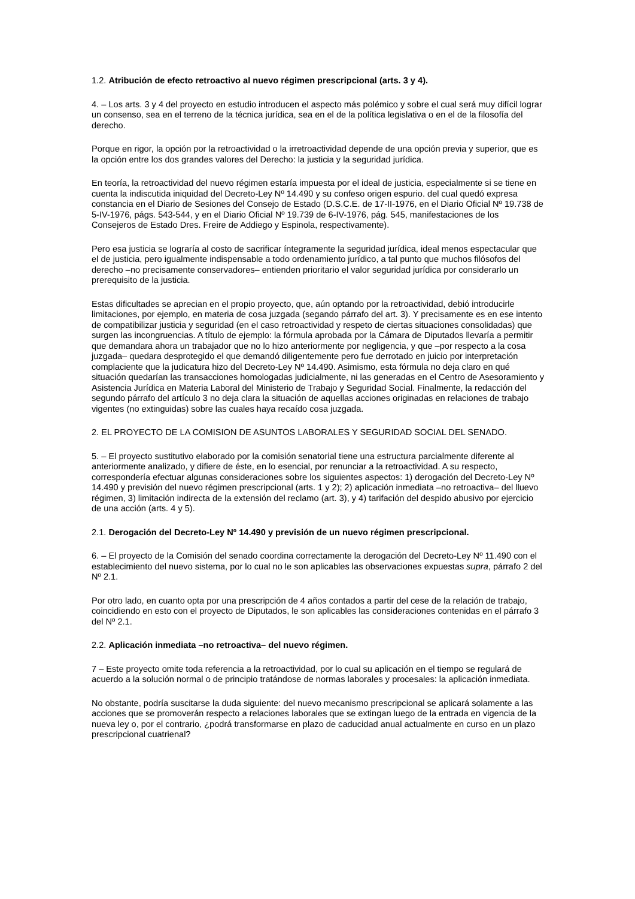1.2. Atribución de efecto retroactivo al nuevo régimen prescripcional (arts. 3 y 4).
4. – Los arts. 3 y 4 del proyecto en estudio introducen el aspecto más polémico y sobre el cual será muy difícil lograr un consenso, sea en el terreno de la técnica jurídica, sea en el de la política legislativa o en el de la filosofía del derecho.
Porque en rigor, la opción por la retroactividad o la irretroactividad depende de una opción previa y superior, que es la opción entre los dos grandes valores del Derecho: la justicia y la seguridad jurídica.
En teoría, la retroactividad del nuevo régimen estaría impuesta por el ideal de justicia, especialmente si se tiene en cuenta la indiscutida iniquidad del Decreto-Ley Nº 14.490 y su confeso origen espurio. del cual quedó expresa constancia en el Diario de Sesiones del Consejo de Estado (D.S.C.E. de 17-II-1976, en el Diario Oficial Nº 19.738 de 5-IV-1976, págs. 543-544, y en el Diario Oficial Nº 19.739 de 6-IV-1976, pág. 545, manifestaciones de los Consejeros de Estado Dres. Freire de Addiego y Espinola, respectivamente).
Pero esa justicia se lograría al costo de sacrificar íntegramente la seguridad jurídica, ideal menos espectacular que el de justicia, pero igualmente indispensable a todo ordenamiento jurídico, a tal punto que muchos filósofos del derecho –no precisamente conservadores– entienden prioritario el valor seguridad jurídica por considerarlo un prerequisito de la justicia.
Estas dificultades se aprecian en el propio proyecto, que, aún optando por la retroactividad, debió introducirle limitaciones, por ejemplo, en materia de cosa juzgada (segando párrafo del art. 3). Y precisamente es en ese intento de compatibilizar justicia y seguridad (en el caso retroactividad y respeto de ciertas situaciones consolidadas) que surgen las incongruencias. A título de ejemplo: la fórmula aprobada por la Cámara de Diputados llevaría a permitir que demandara ahora un trabajador que no lo hizo anteriormente por negligencia, y que –por respecto a la cosa juzgada– quedara desprotegido el que demandó diligentemente pero fue derrotado en juicio por interpretación complaciente que la judicatura hizo del Decreto-Ley Nº 14.490. Asimismo, esta fórmula no deja claro en qué situación quedarían las transacciones homologadas judicialmente, ni las generadas en el Centro de Asesoramiento y Asistencia Jurídica en Materia Laboral del Ministerio de Trabajo y Seguridad Social. Finalmente, la redacción del segundo párrafo del artículo 3 no deja clara la situación de aquellas acciones originadas en relaciones de trabajo vigentes (no extinguidas) sobre las cuales haya recaído cosa juzgada.
2. EL PROYECTO DE LA COMISION DE ASUNTOS LABORALES Y SEGURIDAD SOCIAL DEL SENADO.
5. – El proyecto sustitutivo elaborado por la comisión senatorial tiene una estructura parcialmente diferente al anteriormente analizado, y difiere de éste, en lo esencial, por renunciar a la retroactividad. A su respecto, correspondería efectuar algunas consideraciones sobre los siguientes aspectos: 1) derogación del Decreto-Ley Nº 14.490 y previsión del nuevo régimen prescripcional (arts. 1 y 2); 2) aplicación inmediata –no retroactiva– del lluevo régimen, 3) limitación indirecta de la extensión del reclamo (art. 3), y 4) tarifación del despido abusivo por ejercicio de una acción (arts. 4 y 5).
2.1. Derogación del Decreto-Ley Nº 14.490 y previsión de un nuevo régimen prescripcional.
6. – El proyecto de la Comisión del senado coordina correctamente la derogación del Decreto-Ley Nº 11.490 con el establecimiento del nuevo sistema, por lo cual no le son aplicables las observaciones expuestas supra, párrafo 2 del Nº 2.1.
Por otro lado, en cuanto opta por una prescripción de 4 años contados a partir del cese de la relación de trabajo, coincidiendo en esto con el proyecto de Diputados, le son aplicables las consideraciones contenidas en el párrafo 3 del Nº 2.1.
2.2. Aplicación inmediata –no retroactiva– del nuevo régimen.
7 – Este proyecto omite toda referencia a la retroactividad, por lo cual su aplicación en el tiempo se regulará de acuerdo a la solución normal o de principio tratándose de normas laborales y procesales: la aplicación inmediata.
No obstante, podría suscitarse la duda siguiente: del nuevo mecanismo prescripcional se aplicará solamente a las acciones que se promoverán respecto a relaciones laborales que se extingan luego de la entrada en vigencia de la nueva ley o, por el contrario, ¿podrá transformarse en plazo de caducidad anual actualmente en curso en un plazo prescripcional cuatrienal?